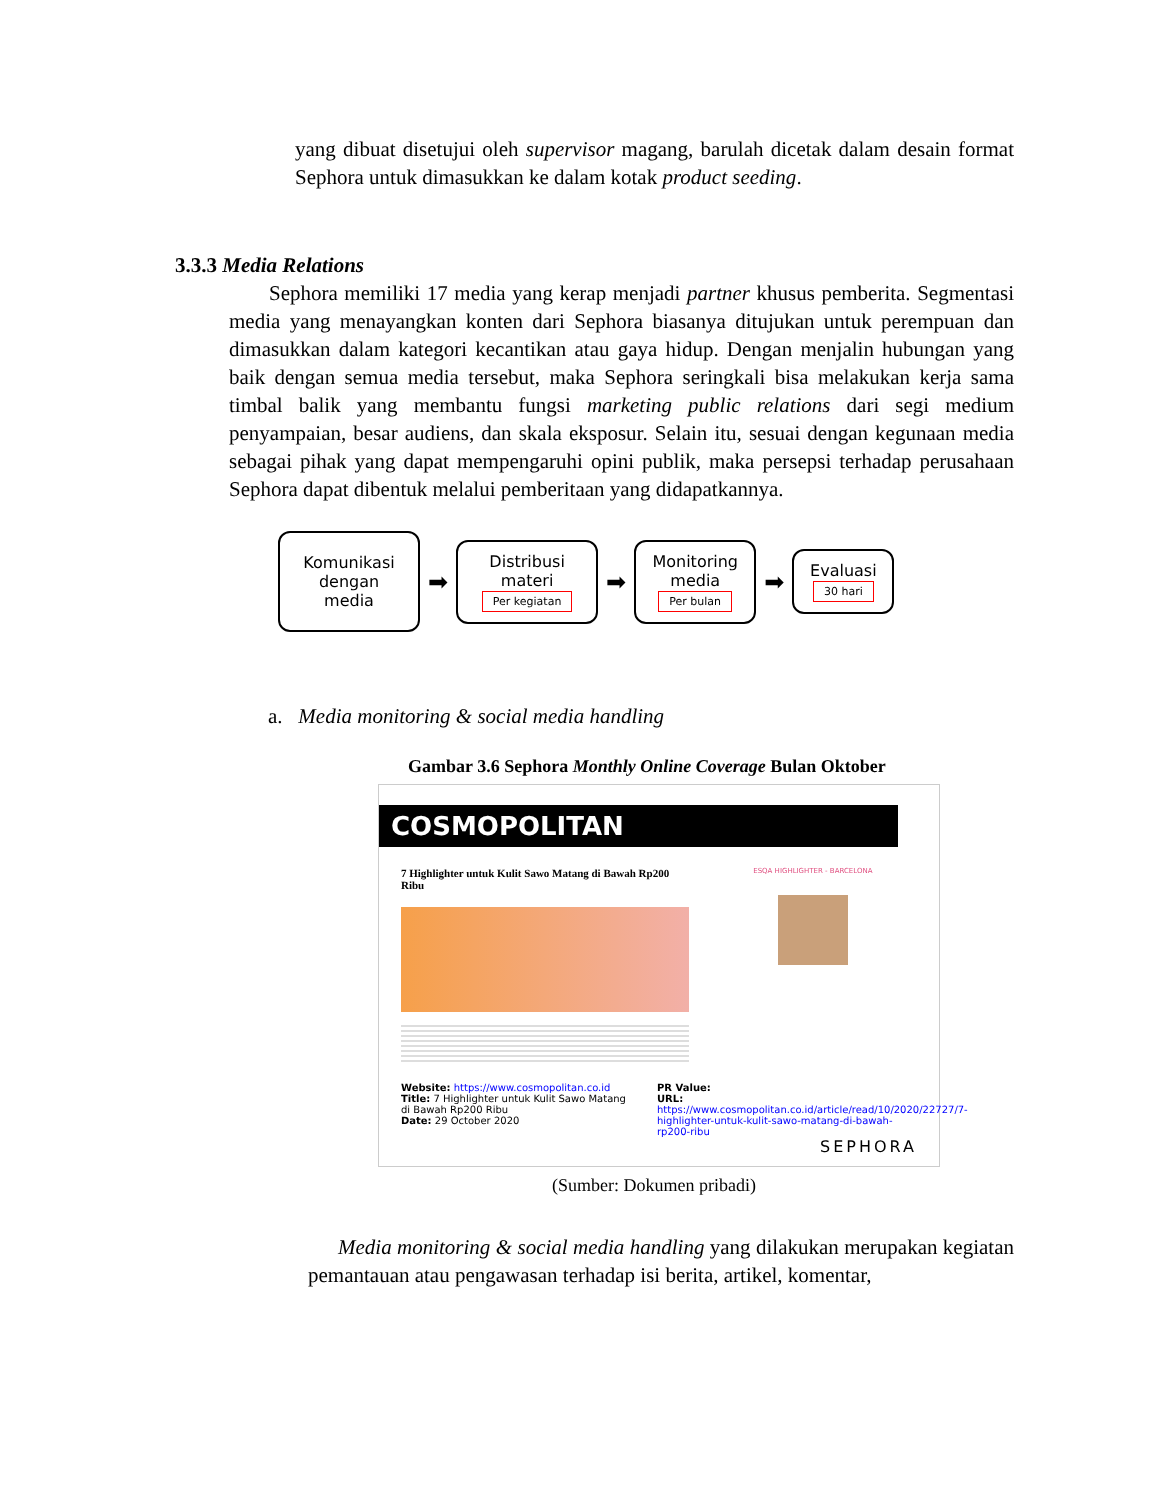yang dibuat disetujui oleh supervisor magang, barulah dicetak dalam desain format Sephora untuk dimasukkan ke dalam kotak product seeding.
3.3.3 Media Relations
Sephora memiliki 17 media yang kerap menjadi partner khusus pemberita. Segmentasi media yang menayangkan konten dari Sephora biasanya ditujukan untuk perempuan dan dimasukkan dalam kategori kecantikan atau gaya hidup. Dengan menjalin hubungan yang baik dengan semua media tersebut, maka Sephora seringkali bisa melakukan kerja sama timbal balik yang membantu fungsi marketing public relations dari segi medium penyampaian, besar audiens, dan skala eksposur. Selain itu, sesuai dengan kegunaan media sebagai pihak yang dapat mempengaruhi opini publik, maka persepsi terhadap perusahaan Sephora dapat dibentuk melalui pemberitaan yang didapatkannya.
Komunikasi dengan media
➡
Distribusi materi
Per kegiatan
➡
Monitoring media
Per bulan
➡
Evaluasi
30 hari
a. Media monitoring & social media handling
Gambar 3.6 Sephora Monthly Online Coverage Bulan Oktober
COSMOPOLITAN
7 Highlighter untuk Kulit Sawo Matang di Bawah Rp200 Ribu
ESQA HIGHLIGHTER - BARCELONA
Website: https://www.cosmopolitan.co.id
Title: 7 Highlighter untuk Kulit Sawo Matang di Bawah Rp200 Ribu
Date: 29 October 2020
PR Value:
URL:
https://www.cosmopolitan.co.id/article/read/10/2020/22727/7-highlighter-untuk-kulit-sawo-matang-di-bawah-rp200-ribu
SEPHORA
(Sumber: Dokumen pribadi)
Media monitoring & social media handling yang dilakukan merupakan kegiatan pemantauan atau pengawasan terhadap isi berita, artikel, komentar,